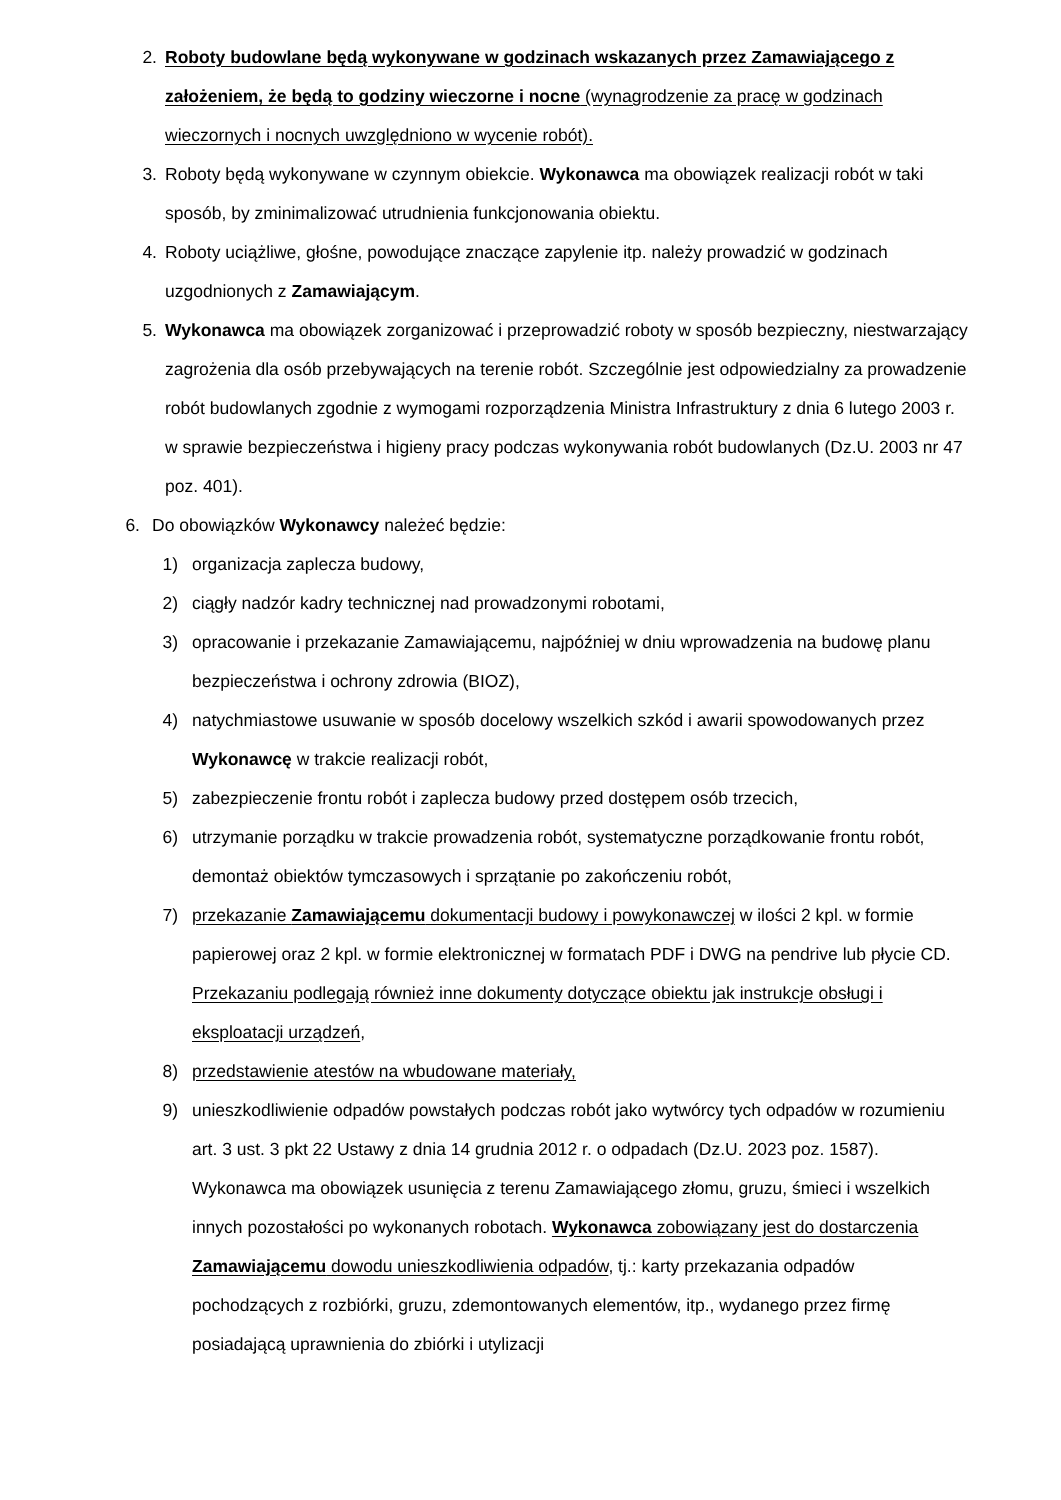2. Roboty budowlane będą wykonywane w godzinach wskazanych przez Zamawiającego z założeniem, że będą to godziny wieczorne i nocne (wynagrodzenie za pracę w godzinach wieczornych i nocnych uwzględniono w wycenie robót).
3. Roboty będą wykonywane w czynnym obiekcie. Wykonawca ma obowiązek realizacji robót w taki sposób, by zminimalizować utrudnienia funkcjonowania obiektu.
4. Roboty uciążliwe, głośne, powodujące znaczące zapylenie itp. należy prowadzić w godzinach uzgodnionych z Zamawiającym.
5. Wykonawca ma obowiązek zorganizować i przeprowadzić roboty w sposób bezpieczny, niestwarzający zagrożenia dla osób przebywających na terenie robót. Szczególnie jest odpowiedzialny za prowadzenie robót budowlanych zgodnie z wymogami rozporządzenia Ministra Infrastruktury z dnia 6 lutego 2003 r. w sprawie bezpieczeństwa i higieny pracy podczas wykonywania robót budowlanych (Dz.U. 2003 nr 47 poz. 401).
6. Do obowiązków Wykonawcy należeć będzie:
1) organizacja zaplecza budowy,
2) ciągły nadzór kadry technicznej nad prowadzonymi robotami,
3) opracowanie i przekazanie Zamawiającemu, najpóźniej w dniu wprowadzenia na budowę planu bezpieczeństwa i ochrony zdrowia (BIOZ),
4) natychmiastowe usuwanie w sposób docelowy wszelkich szkód i awarii spowodowanych przez Wykonawcę w trakcie realizacji robót,
5) zabezpieczenie frontu robót i zaplecza budowy przed dostępem osób trzecich,
6) utrzymanie porządku w trakcie prowadzenia robót, systematyczne porządkowanie frontu robót, demontaż obiektów tymczasowych i sprzątanie po zakończeniu robót,
7) przekazanie Zamawiającemu dokumentacji budowy i powykonawczej w ilości 2 kpl. w formie papierowej oraz 2 kpl. w formie elektronicznej w formatach PDF i DWG na pendrive lub płycie CD. Przekazaniu podlegają również inne dokumenty dotyczące obiektu jak instrukcje obsługi i eksploatacji urządzeń,
8) przedstawienie atestów na wbudowane materiały,
9) unieszkodliwienie odpadów powstałych podczas robót jako wytwórcy tych odpadów w rozumieniu art. 3 ust. 3 pkt 22 Ustawy z dnia 14 grudnia 2012 r. o odpadach (Dz.U. 2023 poz. 1587). Wykonawca ma obowiązek usunięcia z terenu Zamawiającego złomu, gruzu, śmieci i wszelkich innych pozostałości po wykonanych robotach. Wykonawca zobowiązany jest do dostarczenia Zamawiającemu dowodu unieszkodliwienia odpadów, tj.: karty przekazania odpadów pochodzących z rozbiórki, gruzu, zdemontowanych elementów, itp., wydanego przez firmę posiadającą uprawnienia do zbiórki i utylizacji